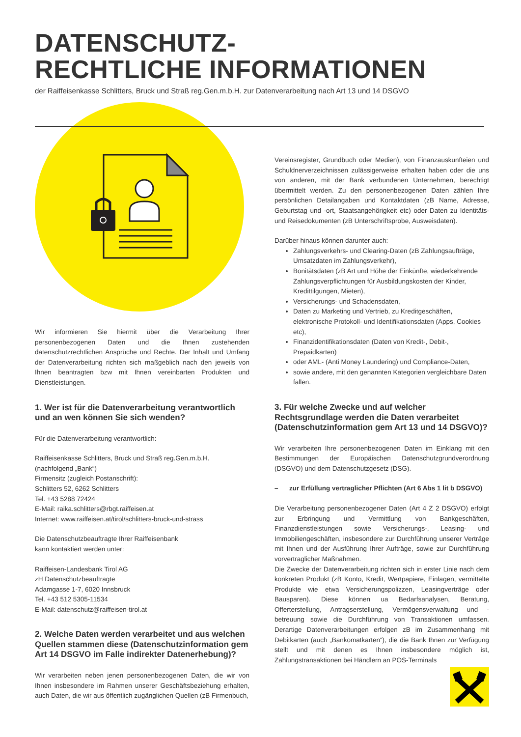DATENSCHUTZ-
RECHTLICHE INFORMATIONEN
der Raiffeisenkasse Schlitters, Bruck und Straß reg.Gen.m.b.H. zur Datenverarbeitung nach Art 13 und 14 DSGVO
Wir informieren Sie hiermit über die Verarbeitung Ihrer personenbezogenen Daten und die Ihnen zustehenden datenschutzrechtlichen Ansprüche und Rechte. Der Inhalt und Umfang der Datenverarbeitung richten sich maßgeblich nach den jeweils von Ihnen beantragten bzw mit Ihnen vereinbarten Produkten und Dienstleistungen.
1. Wer ist für die Datenverarbeitung verantwortlich und an wen können Sie sich wenden?
Für die Datenverarbeitung verantwortlich:
Raiffeisenkasse Schlitters, Bruck und Straß reg.Gen.m.b.H.
(nachfolgend „Bank“)
Firmensitz (zugleich Postanschrift):
Schlitters 52, 6262 Schlitters
Tel. +43 5288 72424
E-Mail: raika.schlitters@rbgt.raiffeisen.at
Internet: www.raiffeisen.at/tirol/schlitters-bruck-und-strass
Die Datenschutzbeauftragte Ihrer Raiffeisenbank
kann kontaktiert werden unter:
Raiffeisen-Landesbank Tirol AG
zH Datenschutzbeauftragte
Adamgasse 1-7, 6020 Innsbruck
Tel. +43 512 5305-11534
E-Mail: datenschutz@raiffeisen-tirol.at
2. Welche Daten werden verarbeitet und aus welchen Quellen stammen diese (Datenschutzinformation gem Art 14 DSGVO im Falle indirekter Datenerhebung)?
Wir verarbeiten neben jenen personenbezogenen Daten, die wir von Ihnen insbesondere im Rahmen unserer Geschäftsbeziehung erhalten, auch Daten, die wir aus öffentlich zugänglichen Quellen (zB Firmenbuch,
Vereinsregister, Grundbuch oder Medien), von Finanzauskunfteien und Schuldnerverzeichnissen zulässigerweise erhalten haben oder die uns von anderen, mit der Bank verbundenen Unternehmen, berechtigt übermittelt werden. Zu den personenbezogenen Daten zählen Ihre persönlichen Detailangaben und Kontaktdaten (zB Name, Adresse, Geburtstag und -ort, Staatsangehörigkeit etc) oder Daten zu Identitäts- und Reisedokumenten (zB Unterschriftsprobe, Ausweisdaten).
Darüber hinaus können darunter auch:
Zahlungsverkehrs- und Clearing-Daten (zB Zahlungsaufträge, Umsatzdaten im Zahlungsverkehr),
Bonitätsdaten (zB Art und Höhe der Einkünfte, wiederkehrende Zahlungsverpflichtungen für Ausbildungskosten der Kinder, Kredittilgungen, Mieten),
Versicherungs- und Schadensdaten,
Daten zu Marketing und Vertrieb, zu Kreditgeschäften, elektronische Protokoll- und Identifikationsdaten (Apps, Cookies etc),
Finanzidentifikationsdaten (Daten von Kredit-, Debit-, Prepaidkarten)
oder AML- (Anti Money Laundering) und Compliance-Daten,
sowie andere, mit den genannten Kategorien vergleichbare Daten fallen.
3. Für welche Zwecke und auf welcher Rechtsgrundlage werden die Daten verarbeitet (Datenschutzinformation gem Art 13 und 14 DSGVO)?
Wir verarbeiten Ihre personenbezogenen Daten im Einklang mit den Bestimmungen der Europäischen Datenschutzgrundverordnung (DSGVO) und dem Datenschutzgesetz (DSG).
– zur Erfüllung vertraglicher Pflichten (Art 6 Abs 1 lit b DSGVO)
Die Verarbeitung personenbezogener Daten (Art 4 Z 2 DSGVO) erfolgt zur Erbringung und Vermittlung von Bankgeschäften, Finanzdienstleistungen sowie Versicherungs-, Leasing- und Immobiliengeschäften, insbesondere zur Durchführung unserer Verträge mit Ihnen und der Ausführung Ihrer Aufträge, sowie zur Durchführung vorvertraglicher Maßnahmen.
Die Zwecke der Datenverarbeitung richten sich in erster Linie nach dem konkreten Produkt (zB Konto, Kredit, Wertpapiere, Einlagen, vermittelte Produkte wie etwa Versicherungspolizzen, Leasingverträge oder Bausparen). Diese können ua Bedarfsanalysen, Beratung, Offerterstellung, Antragserstellung, Vermögensverwaltung und -betreuung sowie die Durchführung von Transaktionen umfassen. Derartige Datenverarbeitungen erfolgen zB im Zusammenhang mit Debitkarten (auch „Bankomatkarten“), die die Bank Ihnen zur Verfügung stellt und mit denen es Ihnen insbesondere möglich ist, Zahlungstransaktionen bei Händlern an POS-Terminals